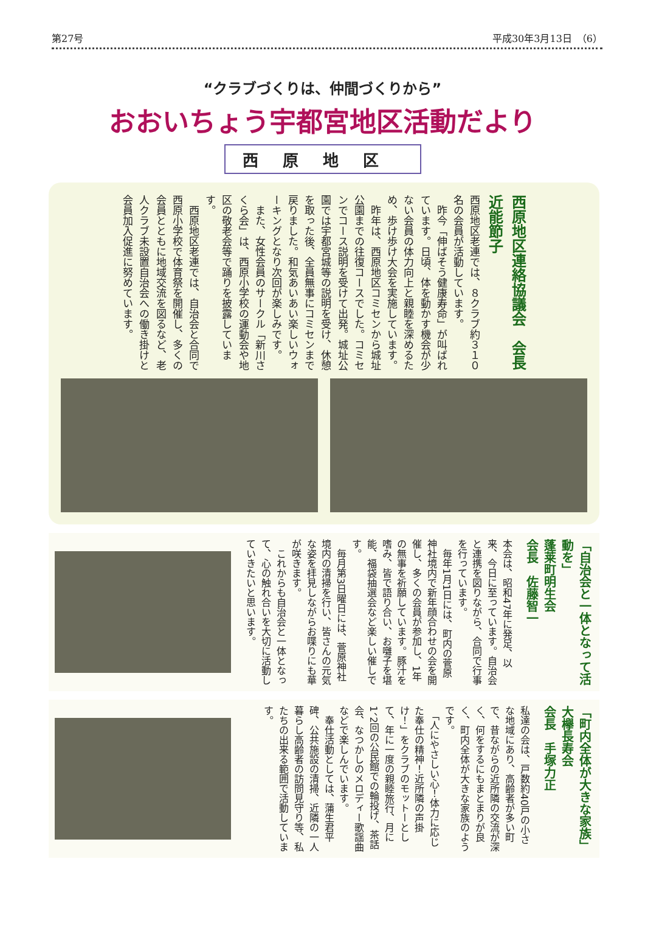第27号 平成30年3月13日　（6）
“クラブづくりは、仲間づくりから”
おおいちょう宇都宮地区活動だより
西原地区
西原地区連絡協議会　会長　近能節子
西原地区老連では、８クラブ約３１０名の会員が活動しています。
　昨今「伸ばそう健康寿命」が叫ばれています。日頃、体を動かす機会が少ない会員の体力向上と親睦を深めるため、歩け歩け大会を実施しています。
　昨年は、西原地区コミセンから城址公園までの往復コースでした。コミセンでコース説明を受けて出発。城址公園では宇都宮城等の説明を受け、休憩を取った後、全員無事にコミセンまで戻りました。和気あいあい楽しいウォーキングとなり次回が楽しみです。
　また、女性会員のサークル「新川さくら会」は、西原小学校の運動会や地区の敬老会等で踊りを披露しています。
　西原地区老連では、自治会と合同で西原小学校で体育祭を開催し、多くの会員とともに地域交流を図るなど、老人クラブ未設置自治会への働き掛けと会員加入促進に努めています。
「自治会と一体となって活動を」
蓬莱町明生会
会長　佐藤智一
本会は、昭和47年に発足、以来、今日に至っています。自治会と連携を図りながら、合同で行事を行っています。
　毎年1月1日には、町内の菅原神社境内で新年顔合わせの会を開催し、多くの会員が参加し、1年の無事を祈願しています。豚汁を嗜み、皆で語り合い、お囃子を堪能、福袋抽選会など楽しい催しです。
　毎月第3日曜日には、菅原神社境内の清掃を行い、皆さんの元気な姿を拝見しながらお喋りにも華が咲きます。
　これからも自治会と一体となって、心の触れ合いを大切に活動していきたいと思います。
「町内全体が大きな家族」
大欅長寿会
会長　手塚力正
私達の会は、戸数約40戸の小さな地域にあり、高齢者が多い町で、昔ながらの近所隣の交流が深く、何をするにもまとまりが良く、町内全体が大きな家族のようです。
　「人にやさしい心！体力に応じた奉仕の精神！近所隣の声掛け！」をクラブのモットーとして、年に一度の親睦旅行、月に1、2回の公民館での輪投げ、茶話会、なつかしのメロディー歌謡曲などで楽しんでいます。
　奉仕活動としては、蒲生君平碑、公共施設の清掃、近隣の一人暮らし高齢者の訪問見守り等、私たちの出来る範囲で活動しています。